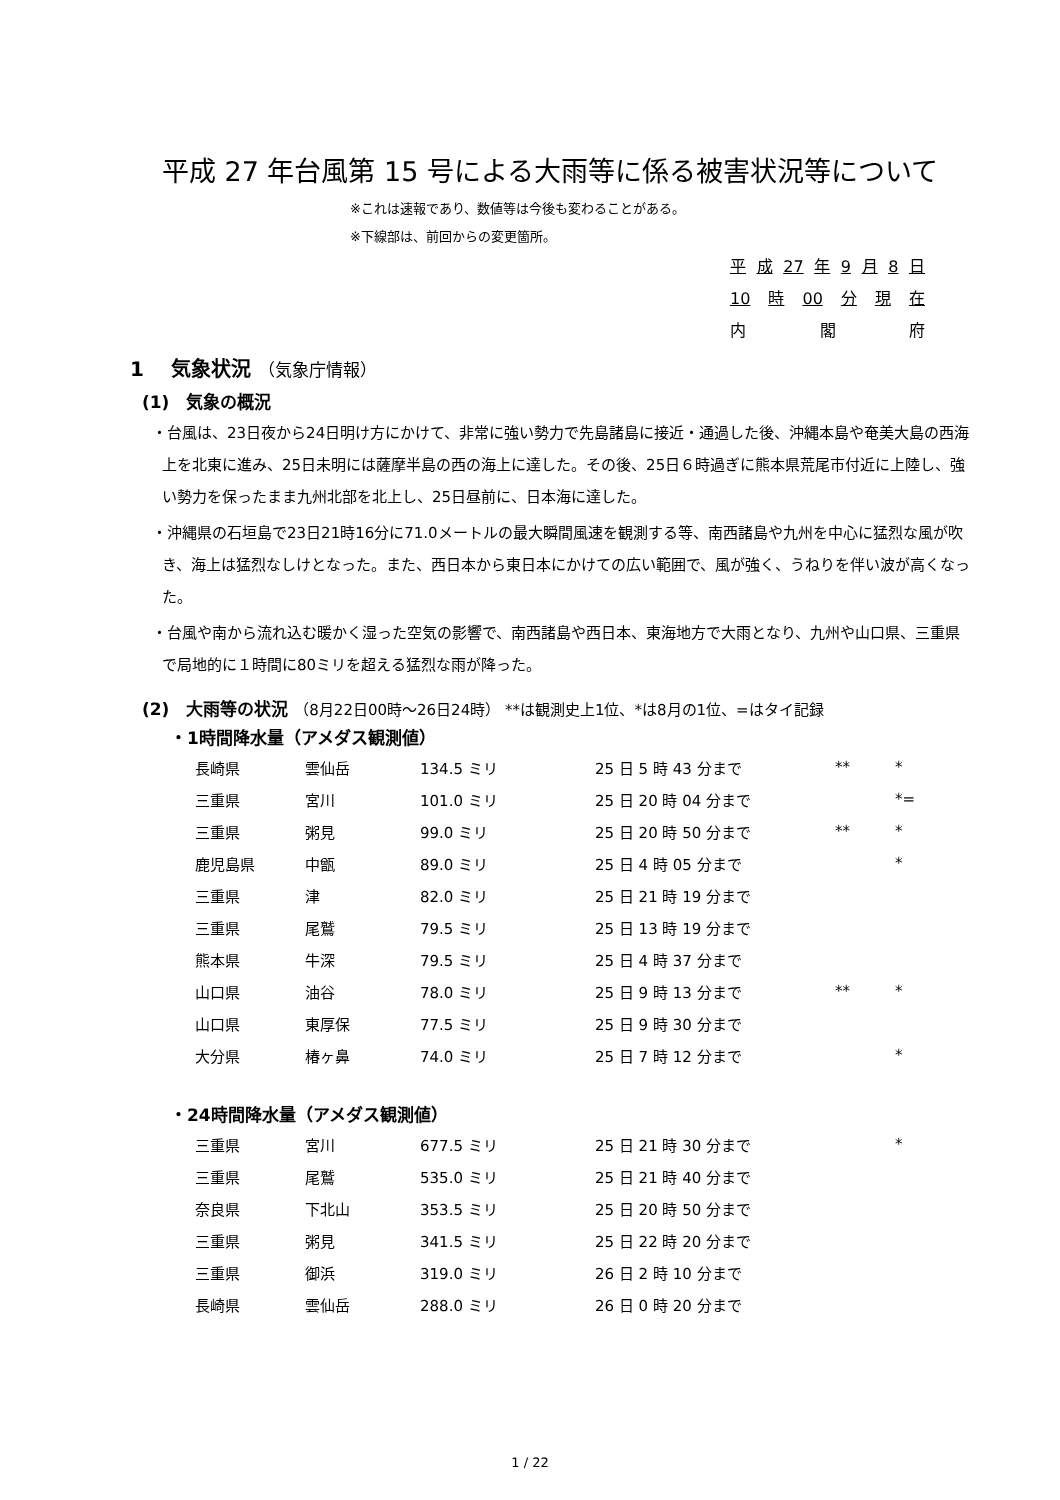平成 27 年台風第 15 号による大雨等に係る被害状況等について
※これは速報であり、数値等は今後も変わることがある。
※下線部は、前回からの変更箇所。
平 成 27 年 9 月 8 日
10 時 00 分 現 在
内 閣 府
1　 気象状況 （気象庁情報）
(1)　気象の概況
・台風は、23日夜から24日明け方にかけて、非常に強い勢力で先島諸島に接近・通過した後、沖縄本島や奄美大島の西海上を北東に進み、25日未明には薩摩半島の西の海上に達した。その後、25日６時過ぎに熊本県荒尾市付近に上陸し、強い勢力を保ったまま九州北部を北上し、25日昼前に、日本海に達した。
・沖縄県の石垣島で23日21時16分に71.0メートルの最大瞬間風速を観測する等、南西諸島や九州を中心に猛烈な風が吹き、海上は猛烈なしけとなった。また、西日本から東日本にかけての広い範囲で、風が強く、うねりを伴い波が高くなった。
・台風や南から流れ込む暖かく湿った空気の影響で、南西諸島や西日本、東海地方で大雨となり、九州や山口県、三重県で局地的に１時間に80ミリを超える猛烈な雨が降った。
(2)　大雨等の状況 （8月22日00時～26日24時） **は観測史上1位、*は8月の1位、=はタイ記録
・1時間降水量（アメダス観測値）
| 長崎県 | 雲仙岳 | 134.5 ミリ | 25 日 5 時 43 分まで | ** | * |
| 三重県 | 宮川 | 101.0 ミリ | 25 日 20 時 04 分まで | | *= |
| 三重県 | 粥見 | 99.0 ミリ | 25 日 20 時 50 分まで | ** | * |
| 鹿児島県 | 中甑 | 89.0 ミリ | 25 日 4 時 05 分まで | | * |
| 三重県 | 津 | 82.0 ミリ | 25 日 21 時 19 分まで | | |
| 三重県 | 尾鷲 | 79.5 ミリ | 25 日 13 時 19 分まで | | |
| 熊本県 | 牛深 | 79.5 ミリ | 25 日 4 時 37 分まで | | |
| 山口県 | 油谷 | 78.0 ミリ | 25 日 9 時 13 分まで | ** | * |
| 山口県 | 東厚保 | 77.5 ミリ | 25 日 9 時 30 分まで | | |
| 大分県 | 椿ヶ鼻 | 74.0 ミリ | 25 日 7 時 12 分まで | | * |
・24時間降水量（アメダス観測値）
| 三重県 | 宮川 | 677.5 ミリ | 25 日 21 時 30 分まで | | * |
| 三重県 | 尾鷲 | 535.0 ミリ | 25 日 21 時 40 分まで | | |
| 奈良県 | 下北山 | 353.5 ミリ | 25 日 20 時 50 分まで | | |
| 三重県 | 粥見 | 341.5 ミリ | 25 日 22 時 20 分まで | | |
| 三重県 | 御浜 | 319.0 ミリ | 26 日 2 時 10 分まで | | |
| 長崎県 | 雲仙岳 | 288.0 ミリ | 26 日 0 時 20 分まで | | |
1 / 22